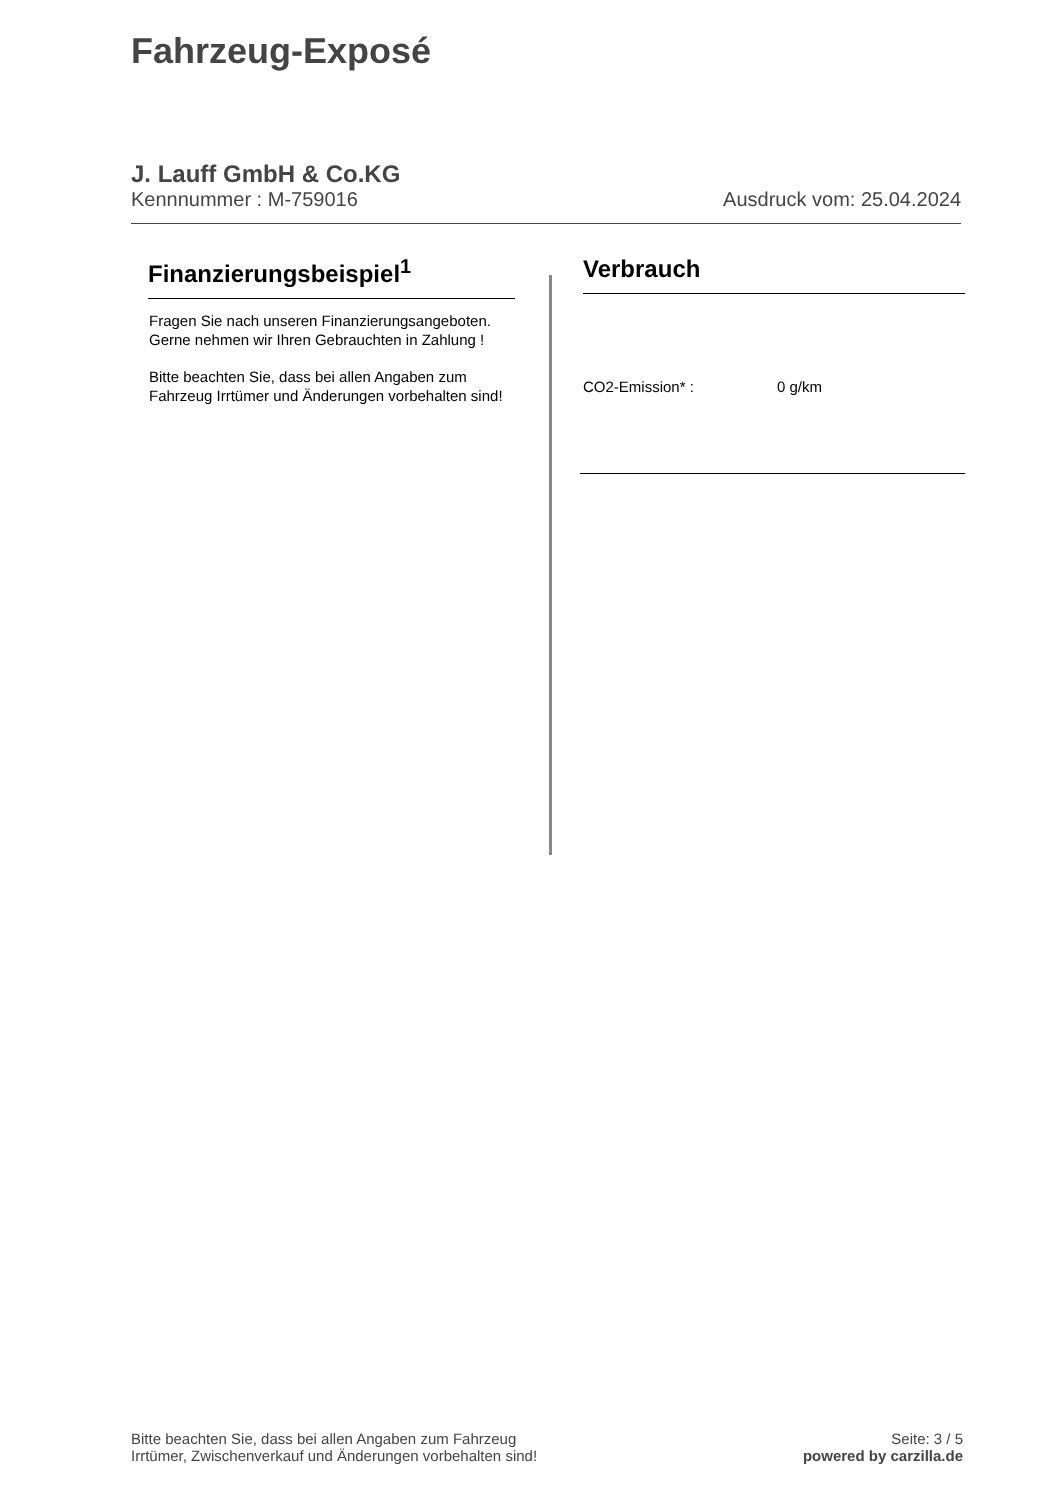Fahrzeug-Exposé
J. Lauff GmbH & Co.KG
Kennnummer : M-759016 Ausdruck vom: 25.04.2024
Finanzierungsbeispiel<sup>1</sup>
Fragen Sie nach unseren Finanzierungsangeboten.
Gerne nehmen wir Ihren Gebrauchten in Zahlung !
Bitte beachten Sie, dass bei allen Angaben zum Fahrzeug Irrtümer und Änderungen vorbehalten sind!
Verbrauch
CO2-Emission* : 0 g/km
Bitte beachten Sie, dass bei allen Angaben zum Fahrzeug
Irrtümer, Zwischenverkauf und Änderungen vorbehalten sind!
Seite: 3 / 5
powered by carzilla.de